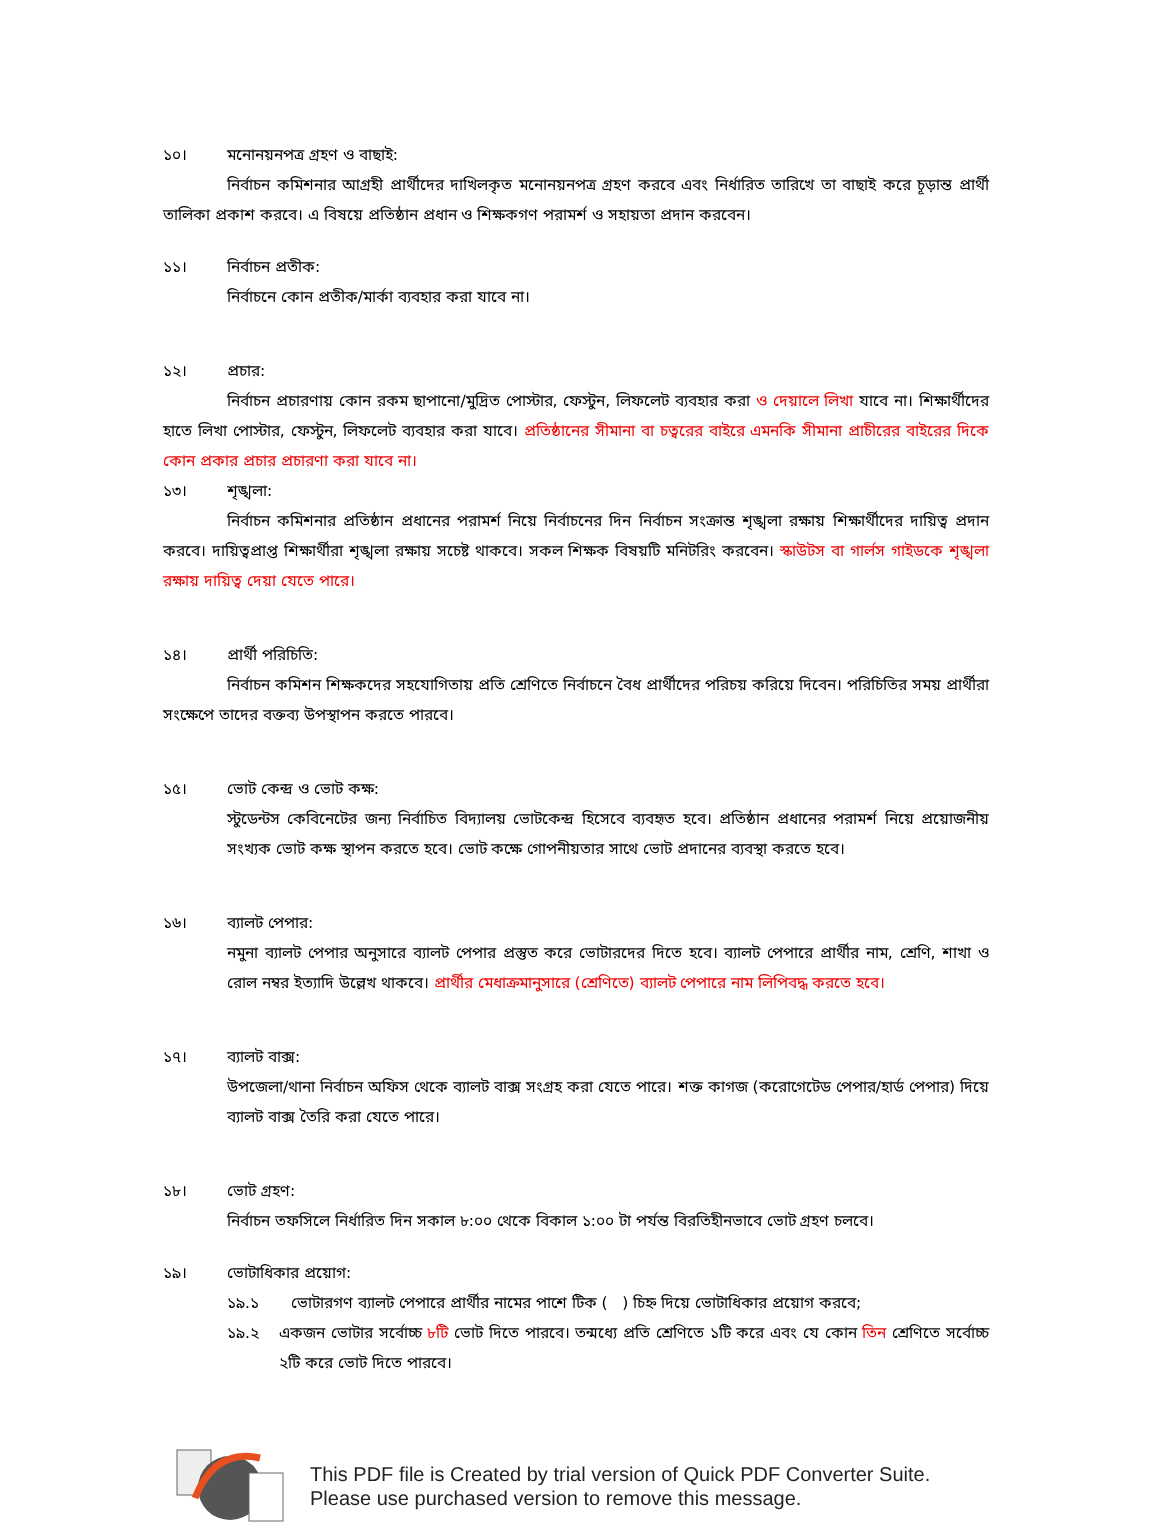১০। মনোনয়নপত্র গ্রহণ ও বাছাই:
নির্বাচন কমিশনার আগ্রহী প্রার্থীদের দাখিলকৃত মনোনয়নপত্র গ্রহণ করবে এবং নির্ধারিত তারিখে তা বাছাই করে চূড়ান্ত প্রার্থী তালিকা প্রকাশ করবে। এ বিষয়ে প্রতিষ্ঠান প্রধান ও শিক্ষকগণ পরামর্শ ও সহায়তা প্রদান করবেন।
১১। নির্বাচন প্রতীক:
নির্বাচনে কোন প্রতীক/মার্কা ব্যবহার করা যাবে না।
১২। প্রচার:
নির্বাচন প্রচারণায় কোন রকম ছাপানো/মুদ্রিত পোস্টার, ফেস্টুন, লিফলেট ব্যবহার করা ও দেয়ালে লিখা যাবে না। শিক্ষার্থীদের হাতে লিখা পোস্টার, ফেস্টুন, লিফলেট ব্যবহার করা যাবে। প্রতিষ্ঠানের সীমানা বা চত্বরের বাইরে এমনকি সীমানা প্রাচীরের বাইরের দিকে কোন প্রকার প্রচার প্রচারণা করা যাবে না।
১৩। শৃঙ্খলা:
নির্বাচন কমিশনার প্রতিষ্ঠান প্রধানের পরামর্শ নিয়ে নির্বাচনের দিন নির্বাচন সংক্রান্ত শৃঙ্খলা রক্ষায় শিক্ষার্থীদের দায়িত্ব প্রদান করবে। দায়িত্বপ্রাপ্ত শিক্ষার্থীরা শৃঙ্খলা রক্ষায় সচেষ্ট থাকবে। সকল শিক্ষক বিষয়টি মনিটরিং করবেন। স্কাউটস বা গার্লস গাইডকে শৃঙ্খলা রক্ষায় দায়িত্ব দেয়া যেতে পারে।
১৪। প্রার্থী পরিচিতি:
নির্বাচন কমিশন শিক্ষকদের সহযোগিতায় প্রতি শ্রেণিতে নির্বাচনে বৈধ প্রার্থীদের পরিচয় করিয়ে দিবেন। পরিচিতির সময় প্রার্থীরা সংক্ষেপে তাদের বক্তব্য উপস্থাপন করতে পারবে।
১৫। ভোট কেন্দ্র ও ভোট কক্ষ:
স্টুডেন্টস কেবিনেটের জন্য নির্বাচিত বিদ্যালয় ভোটকেন্দ্র হিসেবে ব্যবহৃত হবে। প্রতিষ্ঠান প্রধানের পরামর্শ নিয়ে প্রয়োজনীয় সংখ্যক ভোট কক্ষ স্থাপন করতে হবে। ভোট কক্ষে গোপনীয়তার সাথে ভোট প্রদানের ব্যবস্থা করতে হবে।
১৬। ব্যালট পেপার:
নমুনা ব্যালট পেপার অনুসারে ব্যালট পেপার প্রস্তুত করে ভোটারদের দিতে হবে। ব্যালট পেপারে প্রার্থীর নাম, শ্রেণি, শাখা ও রোল নম্বর ইত্যাদি উল্লেখ থাকবে। প্রার্থীর মেধাক্রমানুসারে (শ্রেণিতে) ব্যালট পেপারে নাম লিপিবদ্ধ করতে হবে।
১৭। ব্যালট বাক্স:
উপজেলা/থানা নির্বাচন অফিস থেকে ব্যালট বাক্স সংগ্রহ করা যেতে পারে। শক্ত কাগজ (করোগেটেড পেপার/হার্ড পেপার) দিয়ে ব্যালট বাক্স তৈরি করা যেতে পারে।
১৮। ভোট গ্রহণ:
নির্বাচন তফসিলে নির্ধারিত দিন সকাল ৮:০০ থেকে বিকাল ১:০০ টা পর্যন্ত বিরতিহীনভাবে ভোট গ্রহণ চলবে।
১৯। ভোটাধিকার প্রয়োগ:
১৯.১ ভোটারগণ ব্যালট পেপারে প্রার্থীর নামের পাশে টিক ( ) চিহ্ন দিয়ে ভোটাধিকার প্রয়োগ করবে;
১৯.২ একজন ভোটার সর্বোচ্চ ৮টি ভোট দিতে পারবে। তন্মধ্যে প্রতি শ্রেণিতে ১টি করে এবং যে কোন তিন শ্রেণিতে সর্বোচ্চ ২টি করে ভোট দিতে পারবে।
This PDF file is Created by trial version of Quick PDF Converter Suite.
Please use purchased version to remove this message.